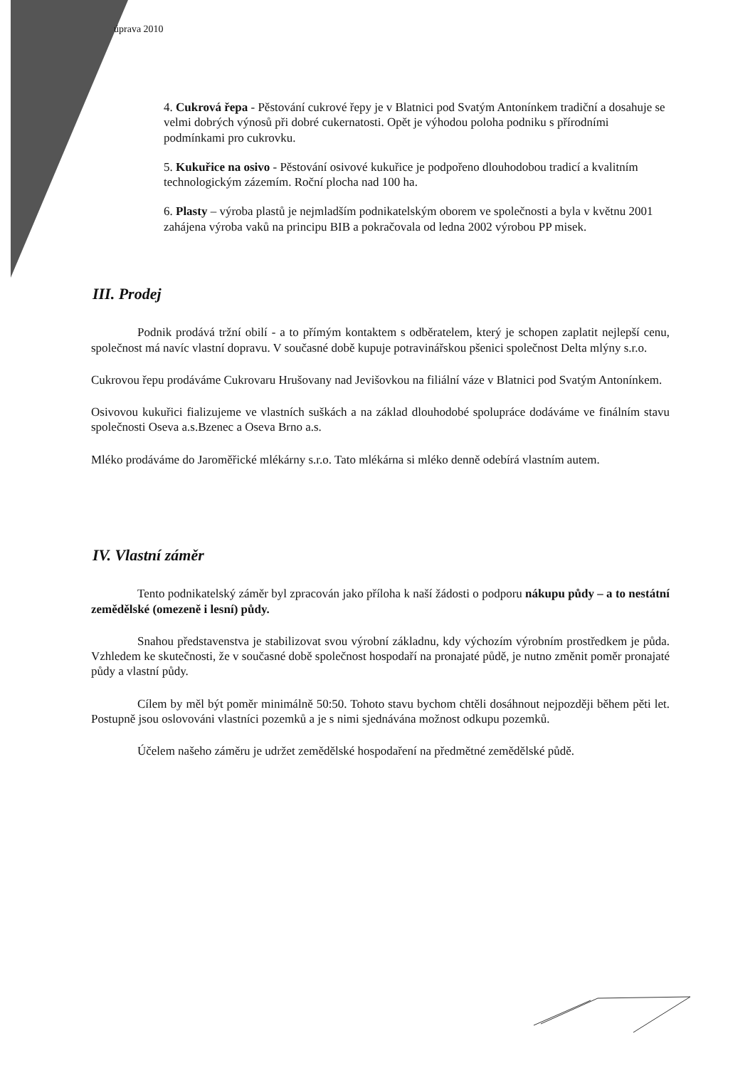úprava 2010
4. Cukrová řepa - Pěstování cukrové řepy je v Blatnici pod Svatým Antonínkem tradiční a dosahuje se velmi dobrých výnosů při dobré cukernatosti. Opět je výhodou poloha podniku s přírodními podmínkami pro cukrovku.
5. Kukuřice na osivo - Pěstování osivové kukuřice je podpořeno dlouhodobou tradicí a kvalitním technologickým zázemím. Roční plocha nad 100 ha.
6. Plasty – výroba plastů je nejmladším podnikatelským oborem ve společnosti a byla v květnu 2001 zahájena výroba vaků na principu BIB a pokračovala od ledna 2002 výrobou PP misek.
III. Prodej
Podnik prodává tržní obilí - a to přímým kontaktem s odběratelem, který je schopen zaplatit nejlepší cenu, společnost má navíc vlastní dopravu. V současné době kupuje potravinářskou pšenici společnost Delta mlýny s.r.o.
Cukrovou řepu prodáváme Cukrovaru Hrušovany nad Jevišovkou na filiální váze v Blatnici pod Svatým Antonínkem.
Osivovou kukuřici fializujeme ve vlastních suškách a na základ dlouhodobé spolupráce dodáváme ve finálním stavu společnosti Oseva a.s.Bzenec a Oseva Brno a.s.
Mléko prodáváme do Jaroměřické mlékárny s.r.o. Tato mlékárna si mléko denně odebírá vlastním autem.
IV. Vlastní záměr
Tento podnikatelský záměr byl zpracován jako příloha k naší žádosti o podporu nákupu půdy – a to nestátní zemědělské (omezeně i lesní) půdy.
Snahou představenstva je stabilizovat svou výrobní základnu, kdy výchozím výrobním prostředkem je půda. Vzhledem ke skutečnosti, že v současné době společnost hospodaří na pronajaté půdě, je nutno změnit poměr pronajaté půdy a vlastní půdy.
Cílem by měl být poměr minimálně 50:50. Tohoto stavu bychom chtěli dosáhnout nejpozději během pěti let. Postupně jsou oslovováni vlastníci pozemků a je s nimi sjednávána možnost odkupu pozemků.
Účelem našeho záměru je udržet zemědělské hospodaření na předmětné zemědělské půdě.